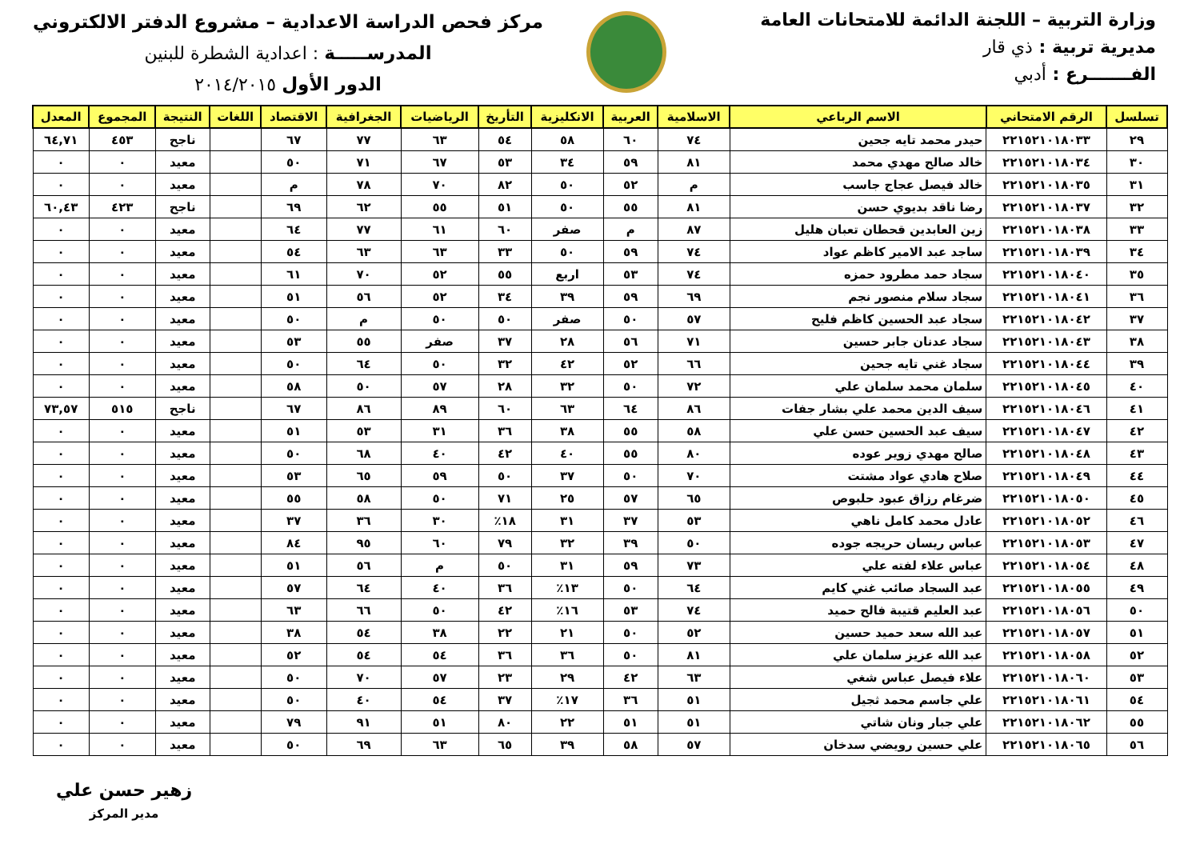وزارة التربية – اللجنة الدائمة للامتحانات العامة
مديرية تربية : ذي قار
الفـــــــرع : أدبي
مركز فحص الدراسة الاعدادية – مشروع الدفتر الالكتروني
المدرســـــة : اعدادية الشطرة للبنين
الدور الأول ٢٠١٤/٢٠١٥
| تسلسل | الرقم الامتحاني | الاسم الرباعي | الاسلامية | العربية | الانكليزية | التأريخ | الرياضيات | الجغرافية | الاقتصاد | اللغات | النتيجة | المجموع | المعدل |
| --- | --- | --- | --- | --- | --- | --- | --- | --- | --- | --- | --- | --- | --- |
| ٢٩ | ٢٢١٥٢١٠١٨٠٣٣ | حيدر محمد تايه جحين | ٧٤ | ٦٠ | ٥٨ | ٥٤ | ٦٣ | ٧٧ | ٦٧ | | ناجح | ٤٥٣ | ٦٤,٧١ |
| ٣٠ | ٢٢١٥٢١٠١٨٠٣٤ | خالد صالح مهدي محمد | ٨١ | ٥٩ | ٣٤ | ٥٣ | ٦٧ | ٧١ | ٥٠ | | معيد | ٠ | ٠ |
| ٣١ | ٢٢١٥٢١٠١٨٠٣٥ | خالد فيصل عجاج جاسب | م | ٥٢ | ٥٠ | ٨٢ | ٧٠ | ٧٨ | م | | معيد | ٠ | ٠ |
| ٣٢ | ٢٢١٥٢١٠١٨٠٣٧ | رضا ناقد بديوي حسن | ٨١ | ٥٥ | ٥٠ | ٥١ | ٥٥ | ٦٢ | ٦٩ | | ناجح | ٤٢٣ | ٦٠,٤٣ |
| ٣٣ | ٢٢١٥٢١٠١٨٠٣٨ | زين العابدين قحطان تعبان هليل | ٨٧ | م | صفر | ٦٠ | ٦١ | ٧٧ | ٦٤ | | معيد | ٠ | ٠ |
| ٣٤ | ٢٢١٥٢١٠١٨٠٣٩ | ساجد عبد الامير كاظم عواد | ٧٤ | ٥٩ | ٥٠ | ٣٣ | ٦٣ | ٦٣ | ٥٤ | | معيد | ٠ | ٠ |
| ٣٥ | ٢٢١٥٢١٠١٨٠٤٠ | سجاد حمد مطرود حمزه | ٧٤ | ٥٣ | اربع | ٥٥ | ٥٢ | ٧٠ | ٦١ | | معيد | ٠ | ٠ |
| ٣٦ | ٢٢١٥٢١٠١٨٠٤١ | سجاد سلام منصور نجم | ٦٩ | ٥٩ | ٣٩ | ٣٤ | ٥٢ | ٥٦ | ٥١ | | معيد | ٠ | ٠ |
| ٣٧ | ٢٢١٥٢١٠١٨٠٤٢ | سجاد عبد الحسين كاظم فليح | ٥٧ | ٥٠ | صفر | ٥٠ | ٥٠ | م | ٥٠ | | معيد | ٠ | ٠ |
| ٣٨ | ٢٢١٥٢١٠١٨٠٤٣ | سجاد عدنان جابر حسين | ٧١ | ٥٦ | ٢٨ | ٣٧ | صفر | ٥٥ | ٥٣ | | معيد | ٠ | ٠ |
| ٣٩ | ٢٢١٥٢١٠١٨٠٤٤ | سجاد غني تايه جحين | ٦٦ | ٥٢ | ٤٢ | ٣٢ | ٥٠ | ٦٤ | ٥٠ | | معيد | ٠ | ٠ |
| ٤٠ | ٢٢١٥٢١٠١٨٠٤٥ | سلمان محمد سلمان علي | ٧٢ | ٥٠ | ٣٢ | ٢٨ | ٥٧ | ٥٠ | ٥٨ | | معيد | ٠ | ٠ |
| ٤١ | ٢٢١٥٢١٠١٨٠٤٦ | سيف الدين محمد علي بشار جفات | ٨٦ | ٦٤ | ٦٣ | ٦٠ | ٨٩ | ٨٦ | ٦٧ | | ناجح | ٥١٥ | ٧٣,٥٧ |
| ٤٢ | ٢٢١٥٢١٠١٨٠٤٧ | سيف عبد الحسين حسن علي | ٥٨ | ٥٥ | ٣٨ | ٣٦ | ٣١ | ٥٣ | ٥١ | | معيد | ٠ | ٠ |
| ٤٣ | ٢٢١٥٢١٠١٨٠٤٨ | صالح مهدي زوير عوده | ٨٠ | ٥٥ | ٤٠ | ٤٢ | ٤٠ | ٦٨ | ٥٠ | | معيد | ٠ | ٠ |
| ٤٤ | ٢٢١٥٢١٠١٨٠٤٩ | صلاح هادي عواد مشتت | ٧٠ | ٥٠ | ٣٧ | ٥٠ | ٥٩ | ٦٥ | ٥٣ | | معيد | ٠ | ٠ |
| ٤٥ | ٢٢١٥٢١٠١٨٠٥٠ | ضرغام رزاق عبود حلبوص | ٦٥ | ٥٧ | ٢٥ | ٧١ | ٥٠ | ٥٨ | ٥٥ | | معيد | ٠ | ٠ |
| ٤٦ | ٢٢١٥٢١٠١٨٠٥٢ | عادل محمد كامل ناهي | ٥٣ | ٣٧ | ٣١ | ١٨٪ | ٣٠ | ٣٦ | ٣٧ | | معيد | ٠ | ٠ |
| ٤٧ | ٢٢١٥٢١٠١٨٠٥٣ | عباس ريسان حريجه جوده | ٥٠ | ٣٩ | ٣٢ | ٧٩ | ٦٠ | ٩٥ | ٨٤ | | معيد | ٠ | ٠ |
| ٤٨ | ٢٢١٥٢١٠١٨٠٥٤ | عباس علاء لفته علي | ٧٣ | ٥٩ | ٣١ | ٥٠ | م | ٥٦ | ٥١ | | معيد | ٠ | ٠ |
| ٤٩ | ٢٢١٥٢١٠١٨٠٥٥ | عبد السجاد صائب غني كايم | ٦٤ | ٥٠ | ١٣٪ | ٣٦ | ٤٠ | ٦٤ | ٥٧ | | معيد | ٠ | ٠ |
| ٥٠ | ٢٢١٥٢١٠١٨٠٥٦ | عبد العليم قتيبة فالح حميد | ٧٤ | ٥٣ | ١٦٪ | ٤٢ | ٥٠ | ٦٦ | ٦٣ | | معيد | ٠ | ٠ |
| ٥١ | ٢٢١٥٢١٠١٨٠٥٧ | عبد الله سعد حميد حسين | ٥٢ | ٥٠ | ٢١ | ٢٢ | ٣٨ | ٥٤ | ٣٨ | | معيد | ٠ | ٠ |
| ٥٢ | ٢٢١٥٢١٠١٨٠٥٨ | عبد الله عزيز سلمان علي | ٨١ | ٥٠ | ٣٦ | ٣٦ | ٥٤ | ٥٤ | ٥٢ | | معيد | ٠ | ٠ |
| ٥٣ | ٢٢١٥٢١٠١٨٠٦٠ | علاء فيصل عباس شغي | ٦٣ | ٤٢ | ٢٩ | ٢٣ | ٥٧ | ٧٠ | ٥٠ | | معيد | ٠ | ٠ |
| ٥٤ | ٢٢١٥٢١٠١٨٠٦١ | علي جاسم محمد ثجيل | ٥١ | ٣٦ | ١٧٪ | ٣٧ | ٥٤ | ٤٠ | ٥٠ | | معيد | ٠ | ٠ |
| ٥٥ | ٢٢١٥٢١٠١٨٠٦٢ | علي جبار ونان شاتي | ٥١ | ٥١ | ٢٢ | ٨٠ | ٥١ | ٩١ | ٧٩ | | معيد | ٠ | ٠ |
| ٥٦ | ٢٢١٥٢١٠١٨٠٦٥ | علي حسين رويضي سدخان | ٥٧ | ٥٨ | ٣٩ | ٦٥ | ٦٣ | ٦٩ | ٥٠ | | معيد | ٠ | ٠ |
زهير حسن علي
مدير المركز